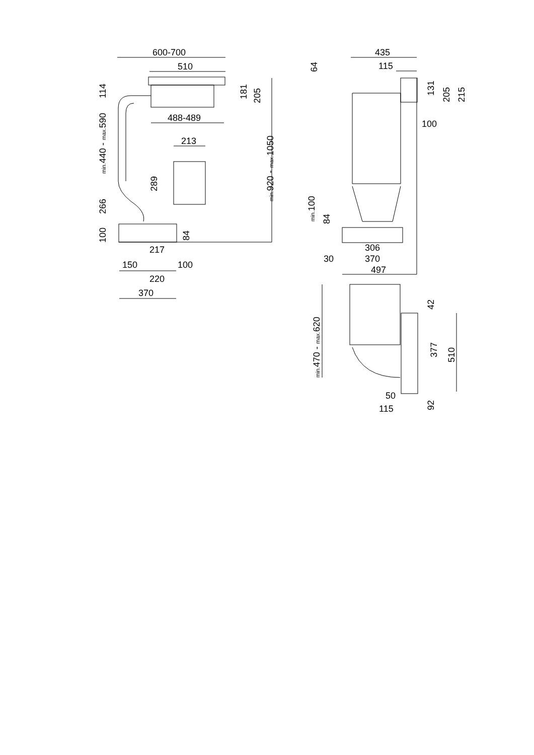600-700
510
488-489
213
289
114
min.440 - max.590
266
100
181
205
min.920 - max.1050
84
217
150
100
220
370
435
115
64
131
205
215
100
min.100
84
306
30
370
497
min.470 - max.620
42
377
510
50
92
115